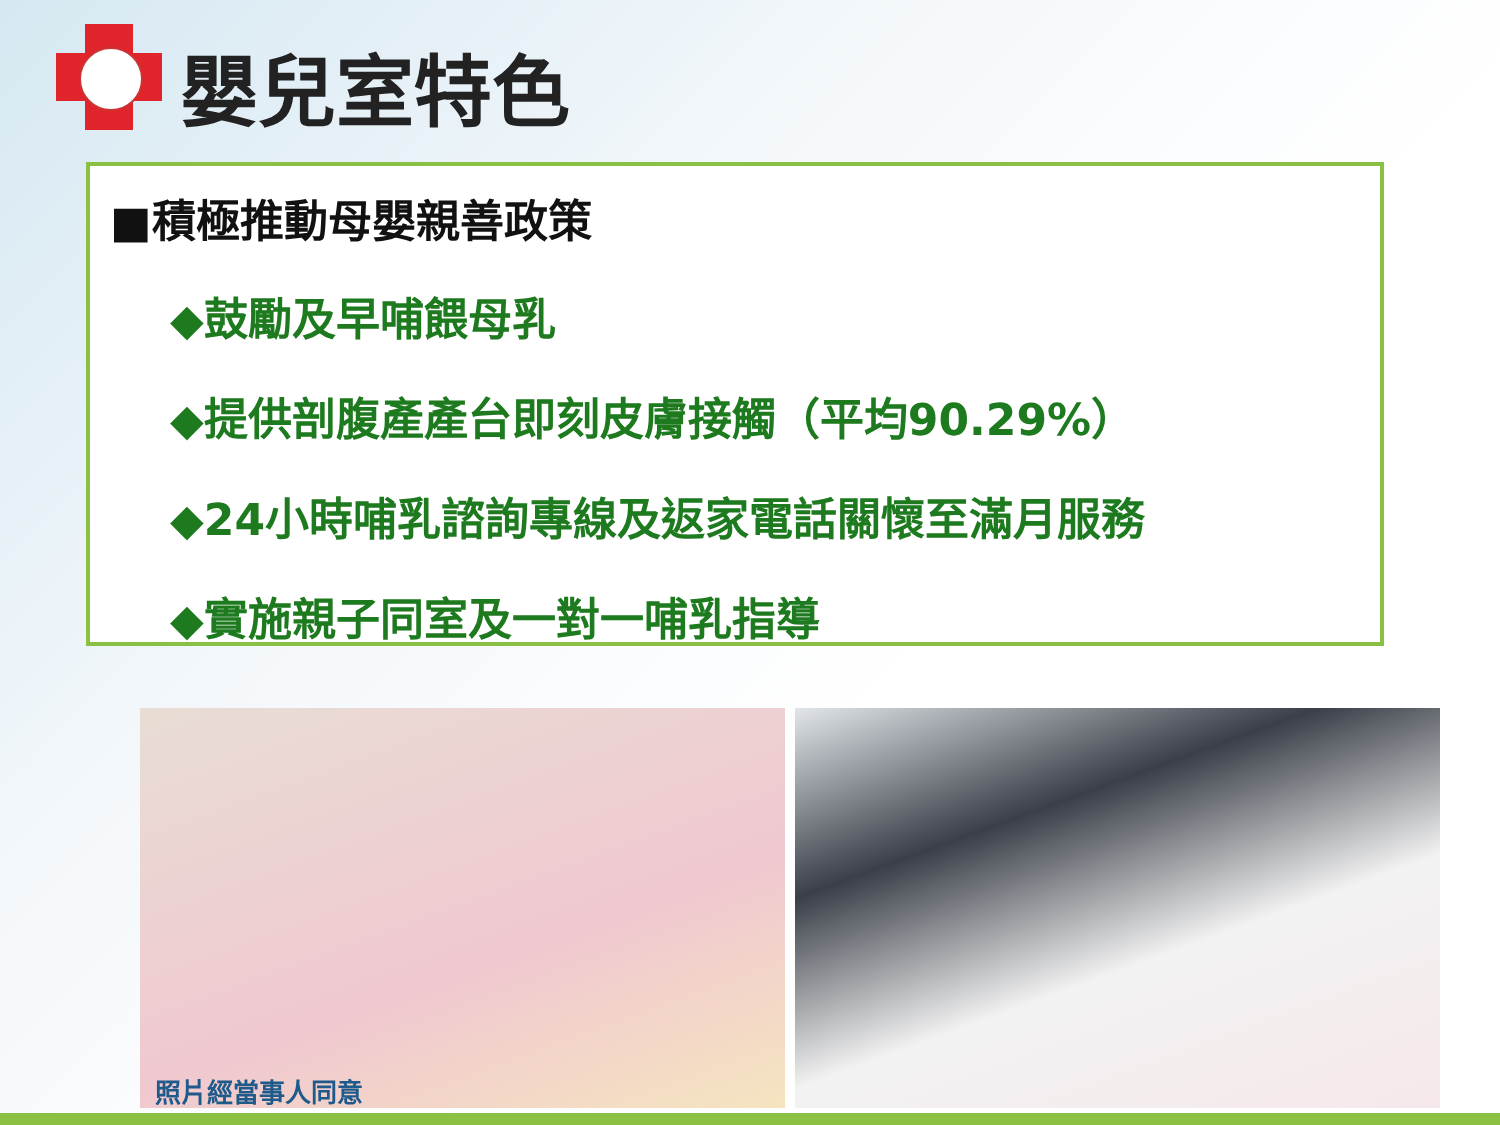嬰兒室特色
■積極推動母嬰親善政策
◆鼓勵及早哺餵母乳
◆提供剖腹產產台即刻皮膚接觸（平均90.29%）
◆24小時哺乳諮詢專線及返家電話關懷至滿月服務
◆實施親子同室及一對一哺乳指導
照片經當事人同意